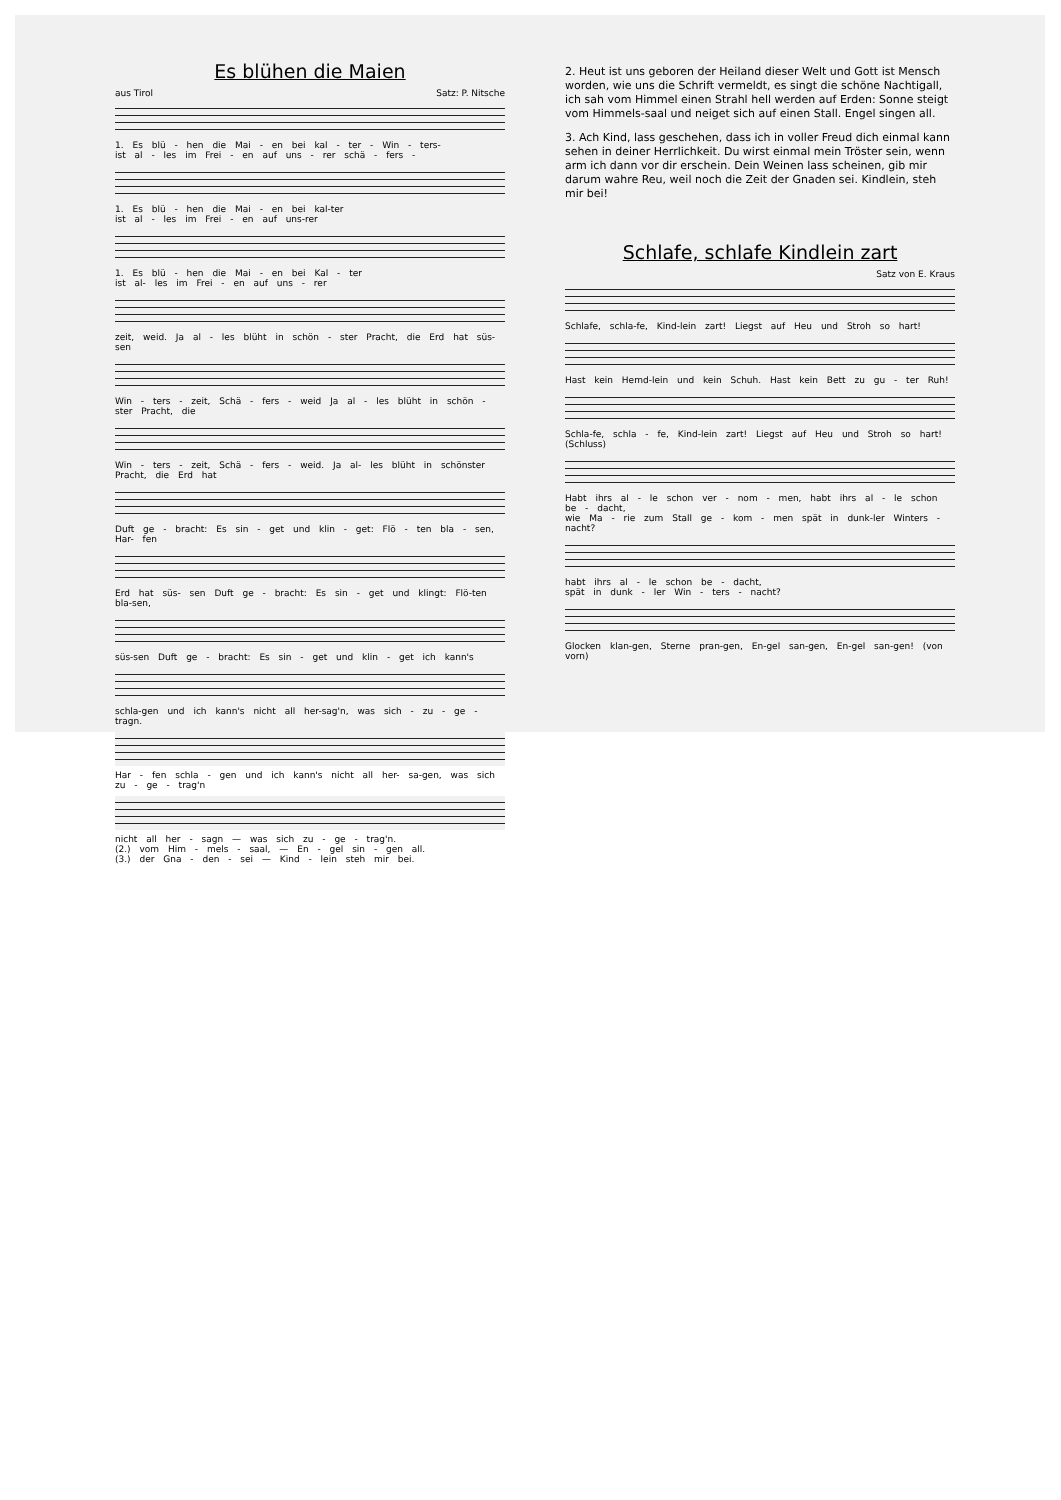Es blühen die Maien
aus Tirol Satz: P. Nitsche
1. Es blü - hen die Mai - en bei kal - ter - Win - ters-
ist al - les im Frei - en auf uns - rer schä - fers -
1. Es blü - hen die Mai - en bei kal-ter
ist al - les im Frei - en auf uns-rer
1. Es blü - hen die Mai - en bei Kal - ter
ist al- les im Frei - en auf uns - rer
zeit, weid. Ja al - les blüht in schön - ster Pracht, die Erd hat süs-sen
Win - ters - zeit, Schä - fers - weid Ja al - les blüht in schön - ster Pracht, die
Win - ters - zeit, Schä - fers - weid. Ja al- les blüht in schönster Pracht, die Erd hat
Duft ge - bracht: Es sin - get und klin - get: Flö - ten bla - sen, Har- fen
Erd hat süs- sen Duft ge - bracht: Es sin - get und klingt: Flö-ten bla-sen,
süs-sen Duft ge - bracht: Es sin - get und klin - get ich kann's
schla-gen und ich kann's nicht all her-sag'n, was sich - zu - ge - tragn.
Har - fen schla - gen und ich kann's nicht all her- sa-gen, was sich zu - ge - trag'n
nicht all her - sagn — was sich zu - ge - trag'n.
(2.) vom Him - mels - saal, — En - gel sin - gen all.
(3.) der Gna - den - sei — Kind - lein steh mir bei.
2. Heut ist uns geboren der Heiland dieser Welt und Gott ist Mensch worden, wie uns die Schrift vermeldt, es singt die schöne Nachtigall, ich sah vom Himmel einen Strahl hell werden auf Erden: Sonne steigt vom Himmels-saal und neiget sich auf einen Stall. Engel singen all.
3. Ach Kind, lass geschehen, dass ich in voller Freud dich einmal kann sehen in deiner Herrlichkeit. Du wirst einmal mein Tröster sein, wenn arm ich dann vor dir erschein. Dein Weinen lass scheinen, gib mir darum wahre Reu, weil noch die Zeit der Gnaden sei. Kindlein, steh mir bei!
Schlafe, schlafe Kindlein zart
Satz von E. Kraus
Schlafe, schla-fe, Kind-lein zart! Liegst auf Heu und Stroh so hart!
Hast kein Hemd-lein und kein Schuh. Hast kein Bett zu gu - ter Ruh!
Schla-fe, schla - fe, Kind-lein zart! Liegst auf Heu und Stroh so hart! (Schluss)
Habt ihrs al - le schon ver - nom - men, habt ihrs al - le schon be - dacht,
wie Ma - rie zum Stall ge - kom - men spät in dunk-ler Winters - nacht?
habt ihrs al - le schon be - dacht,
spät in dunk - ler Win - ters - nacht?
Glocken klan-gen, Sterne pran-gen, En-gel san-gen, En-gel san-gen! (von vorn)